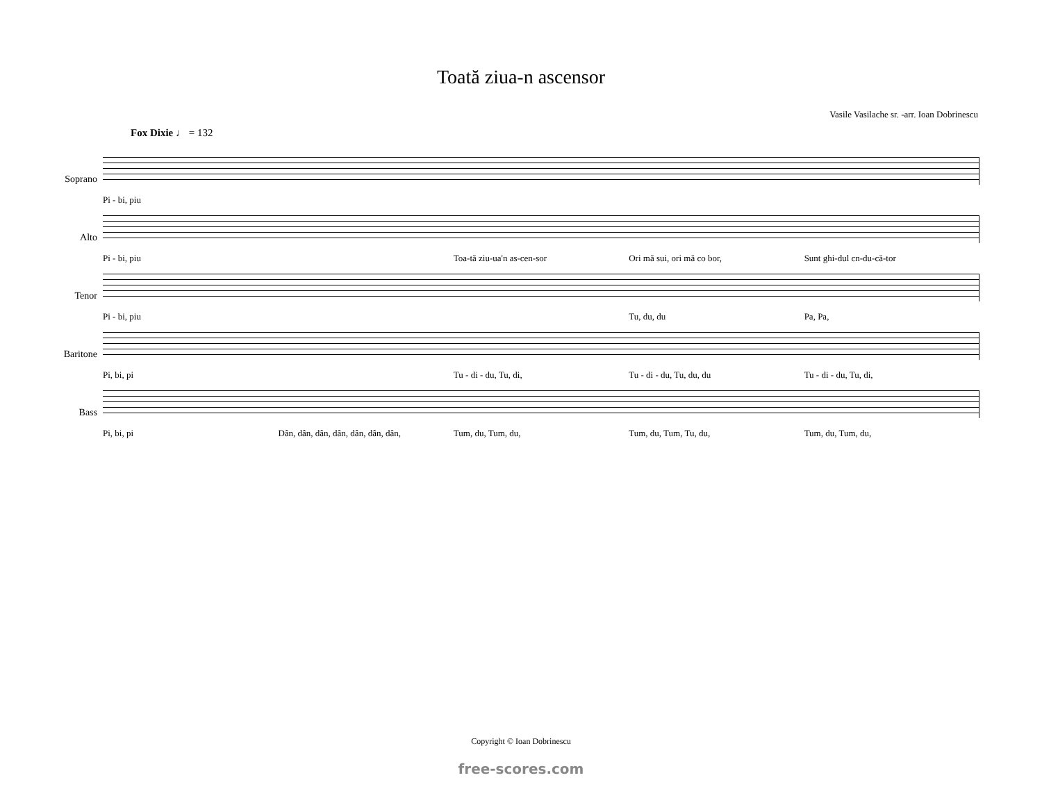Toată ziua-n ascensor
Vasile Vasilache sr. -arr. Ioan Dobrinescu
Fox Dixie ♩ = 132
Soprano
Pi - bi, piu
Alto
Pi - bi, piu Toa-tă ziu-ua'n as-cen-sor Ori mă sui, ori mă co bor, Sunt ghi-dul cn-du-că-tor
Tenor
Pi - bi, piu Tu, du, du Pa, Pa,
Baritone
Pi, bi, pi Tu - di - du, Tu, di, Tu - di - du, Tu, du, du Tu - di - du, Tu, di,
Bass
Pi, bi, pi Dân, dân, dân, dân, dân, dân, dân, Tum, du, Tum, du, Tum, du, Tum, Tu, du, Tum, du, Tum, du,
Copyright © Ioan Dobrinescu
free-scores.com